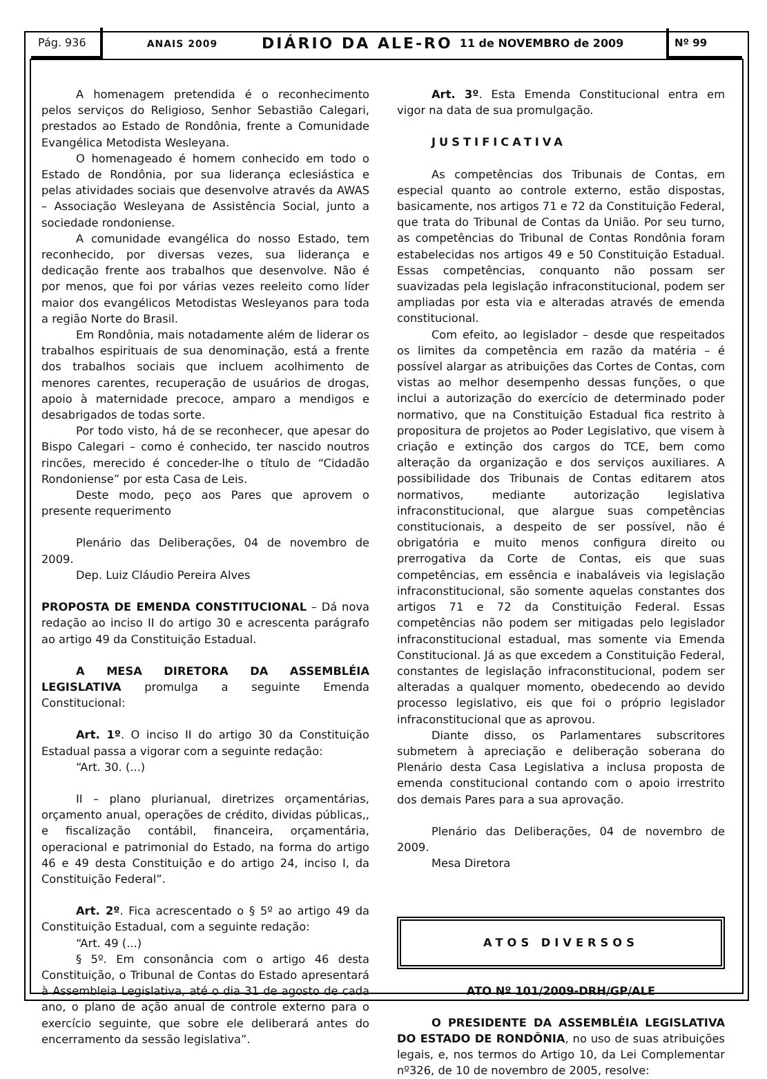Pág. 936
ANAIS 2009
DIÁRIO DA ALE-RO
11 de NOVEMBRO de 2009
Nº 99
A homenagem pretendida é o reconhecimento pelos serviços do Religioso, Senhor Sebastião Calegari, prestados ao Estado de Rondônia, frente a Comunidade Evangélica Metodista Wesleyana.
O homenageado é homem conhecido em todo o Estado de Rondônia, por sua liderança eclesiástica e pelas atividades sociais que desenvolve através da AWAS – Associação Wesleyana de Assistência Social, junto a sociedade rondoniense.
A comunidade evangélica do nosso Estado, tem reconhecido, por diversas vezes, sua liderança e dedicação frente aos trabalhos que desenvolve. Não é por menos, que foi por várias vezes reeleito como líder maior dos evangélicos Metodistas Wesleyanos para toda a região Norte do Brasil.
Em Rondônia, mais notadamente além de liderar os trabalhos espirituais de sua denominação, está a frente dos trabalhos sociais que incluem acolhimento de menores carentes, recuperação de usuários de drogas, apoio à maternidade precoce, amparo a mendigos e desabrigados de todas sorte.
Por todo visto, há de se reconhecer, que apesar do Bispo Calegari – como é conhecido, ter nascido noutros rincões, merecido é conceder-lhe o título de “Cidadão Rondoniense” por esta Casa de Leis.
Deste modo, peço aos Pares que aprovem o presente requerimento
Plenário das Deliberações, 04 de novembro de 2009.
Dep. Luiz Cláudio Pereira Alves
PROPOSTA DE EMENDA CONSTITUCIONAL – Dá nova redação ao inciso II do artigo 30 e acrescenta parágrafo ao artigo 49 da Constituição Estadual.
A MESA DIRETORA DA ASSEMBLÉIA LEGISLATIVA promulga a seguinte Emenda Constitucional:
Art. 1º. O inciso II do artigo 30 da Constituição Estadual passa a vigorar com a seguinte redação:
“Art. 30. (...)
II – plano plurianual, diretrizes orçamentárias, orçamento anual, operações de crédito, dividas públicas,, e fiscalização contábil, financeira, orçamentária, operacional e patrimonial do Estado, na forma do artigo 46 e 49 desta Constituição e do artigo 24, inciso I, da Constituição Federal”.
Art. 2º. Fica acrescentado o § 5º ao artigo 49 da Constituição Estadual, com a seguinte redação:
“Art. 49 (...)
§ 5º. Em consonância com o artigo 46 desta Constituição, o Tribunal de Contas do Estado apresentará à Assembleia Legislativa, até o dia 31 de agosto de cada ano, o plano de ação anual de controle externo para o exercício seguinte, que sobre ele deliberará antes do encerramento da sessão legislativa”.
Art. 3º. Esta Emenda Constitucional entra em vigor na data de sua promulgação.
JUSTIFICATIVA
As competências dos Tribunais de Contas, em especial quanto ao controle externo, estão dispostas, basicamente, nos artigos 71 e 72 da Constituição Federal, que trata do Tribunal de Contas da União. Por seu turno, as competências do Tribunal de Contas Rondônia foram estabelecidas nos artigos 49 e 50 Constituição Estadual. Essas competências, conquanto não possam ser suavizadas pela legislação infraconstitucional, podem ser ampliadas por esta via e alteradas através de emenda constitucional.
Com efeito, ao legislador – desde que respeitados os limites da competência em razão da matéria – é possível alargar as atribuições das Cortes de Contas, com vistas ao melhor desempenho dessas funções, o que inclui a autorização do exercício de determinado poder normativo, que na Constituição Estadual fica restrito à propositura de projetos ao Poder Legislativo, que visem à criação e extinção dos cargos do TCE, bem como alteração da organização e dos serviços auxiliares. A possibilidade dos Tribunais de Contas editarem atos normativos, mediante autorização legislativa infraconstitucional, que alargue suas competências constitucionais, a despeito de ser possível, não é obrigatória e muito menos configura direito ou prerrogativa da Corte de Contas, eis que suas competências, em essência e inabaláveis via legislação infraconstitucional, são somente aquelas constantes dos artigos 71 e 72 da Constituição Federal. Essas competências não podem ser mitigadas pelo legislador infraconstitucional estadual, mas somente via Emenda Constitucional. Já as que excedem a Constituição Federal, constantes de legislação infraconstitucional, podem ser alteradas a qualquer momento, obedecendo ao devido processo legislativo, eis que foi o próprio legislador infraconstitucional que as aprovou.
Diante disso, os Parlamentares subscritores submetem à apreciação e deliberação soberana do Plenário desta Casa Legislativa a inclusa proposta de emenda constitucional contando com o apoio irrestrito dos demais Pares para a sua aprovação.
Plenário das Deliberações, 04 de novembro de 2009.
Mesa Diretora
ATOS DIVERSOS
ATO Nº 101/2009-DRH/GP/ALE
O PRESIDENTE DA ASSEMBLÉIA LEGISLATIVA DO ESTADO DE RONDÔNIA, no uso de suas atribuições legais, e, nos termos do Artigo 10, da Lei Complementar nº326, de 10 de novembro de 2005, resolve: